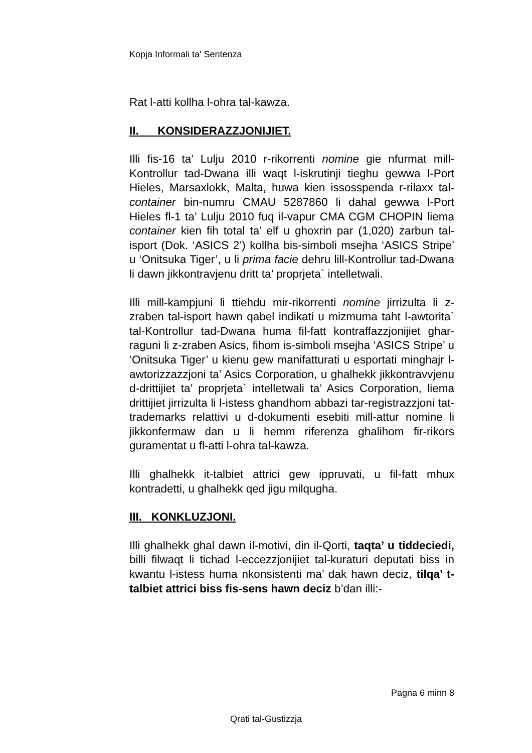Kopja Informali ta' Sentenza
Rat l-atti kollha l-ohra tal-kawza.
II. KONSIDERAZZJONIJIET.
Illi fis-16 ta’ Lulju 2010 r-rikorrenti nomine gie nfurmat mill-Kontrollur tad-Dwana illi waqt l-iskrutinji tieghu gewwa l-Port Hieles, Marsaxlokk, Malta, huwa kien issosspenda r-rilaxx tal-container bin-numru CMAU 5287860 li dahal gewwa l-Port Hieles fl-1 ta’ Lulju 2010 fuq il-vapur CMA CGM CHOPIN liema container kien fih total ta’ elf u ghoxrin par (1,020) zarbun tal-isport (Dok. ‘ASICS 2’) kollha bis-simboli msejha ‘ASICS Stripe’ u ‘Onitsuka Tiger’, u li prima facie dehru lill-Kontrollur tad-Dwana li dawn jikkontravjenu dritt ta’ proprjeta` intelletwali.
Illi mill-kampjuni li ttiehdu mir-rikorrenti nomine jirrizulta li z-zraben tal-isport hawn qabel indikati u mizmuma taht l-awtorita` tal-Kontrollur tad-Dwana huma fil-fatt kontraffazzjonijiet ghar-raguni li z-zraben Asics, fihom is-simboli msejha ‘ASICS Stripe’ u ‘Onitsuka Tiger’ u kienu gew manifatturati u esportati minghajr l-awtorizzazzjoni ta’ Asics Corporation, u ghalhekk jikkontravvjenu d-drittijiet ta’ proprjeta` intelletwali ta’ Asics Corporation, liema drittijiet jirrizulta li l-istess ghandhom abbazi tar-registrazzjoni tat-trademarks relattivi u d-dokumenti esebiti mill-attur nomine li jikkonfermaw dan u li hemm riferenza ghalihom fir-rikors guramentat u fl-atti l-ohra tal-kawza.
Illi ghalhekk it-talbiet attrici gew ippruvati, u fil-fatt mhux kontradetti, u ghalhekk qed jigu milqugha.
III. KONKLUZJONI.
Illi ghalhekk ghal dawn il-motivi, din il-Qorti, taqta’ u tiddeciedi, billi filwaqt li tichad l-eccezzjonijiet tal-kuraturi deputati biss in kwantu l-istess huma nkonsistenti ma’ dak hawn deciz, tilqa’ t-talbiet attrici biss fis-sens hawn deciz b’dan illi:-
Pagna 6 minn 8
Qrati tal-Gustizzja